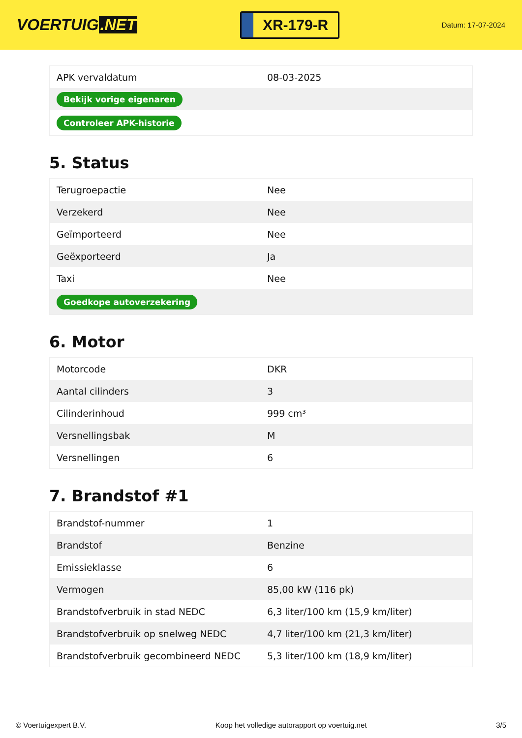VOERTUIG.NET
XR-179-R
Datum: 17-07-2024
| APK vervaldatum | 08-03-2025 |
| Bekijk vorige eigenaren | |
| Controleer APK-historie | |
5. Status
| Terugroepactie | Nee |
| Verzekerd | Nee |
| Geïmporteerd | Nee |
| Geëxporteerd | Ja |
| Taxi | Nee |
| Goedkope autoverzekering | |
6. Motor
| Motorcode | DKR |
| Aantal cilinders | 3 |
| Cilinderinhoud | 999 cm³ |
| Versnellingsbak | M |
| Versnellingen | 6 |
7. Brandstof #1
| Brandstof-nummer | 1 |
| Brandstof | Benzine |
| Emissieklasse | 6 |
| Vermogen | 85,00 kW (116 pk) |
| Brandstofverbruik in stad NEDC | 6,3 liter/100 km (15,9 km/liter) |
| Brandstofverbruik op snelweg NEDC | 4,7 liter/100 km (21,3 km/liter) |
| Brandstofverbruik gecombineerd NEDC | 5,3 liter/100 km (18,9 km/liter) |
© Voertuigexpert B.V. Koop het volledige autorapport op voertuig.net 3/5